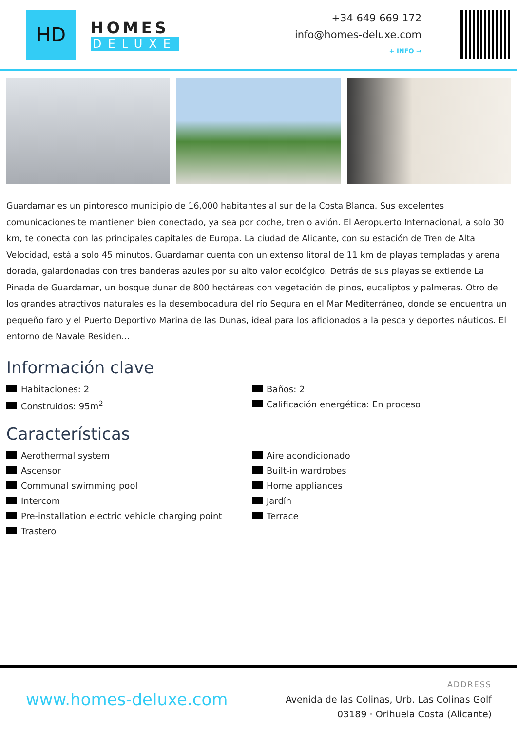HD
HOMES
DELUXE
+34 649 669 172
info@homes-deluxe.com
+ INFO →
Guardamar es un pintoresco municipio de 16,000 habitantes al sur de la Costa Blanca. Sus excelentes comunicaciones te mantienen bien conectado, ya sea por coche, tren o avión. El Aeropuerto Internacional, a solo 30 km, te conecta con las principales capitales de Europa. La ciudad de Alicante, con su estación de Tren de Alta Velocidad, está a solo 45 minutos. Guardamar cuenta con un extenso litoral de 11 km de playas templadas y arena dorada, galardonadas con tres banderas azules por su alto valor ecológico. Detrás de sus playas se extiende La Pinada de Guardamar, un bosque dunar de 800 hectáreas con vegetación de pinos, eucaliptos y palmeras. Otro de los grandes atractivos naturales es la desembocadura del río Segura en el Mar Mediterráneo, donde se encuentra un pequeño faro y el Puerto Deportivo Marina de las Dunas, ideal para los aficionados a la pesca y deportes náuticos. El entorno de Navale Residen...
Información clave
Habitaciones: 2
Baños: 2
Construidos: 95m<sup>2</sup>
Calificación energética: En proceso
Características
Aerothermal system
Aire acondicionado
Ascensor
Built-in wardrobes
Communal swimming pool
Home appliances
Intercom
Jardín
Pre-installation electric vehicle charging point
Terrace
Trastero
www.homes-deluxe.com
ADDRESS
Avenida de las Colinas, Urb. Las Colinas Golf
03189 · Orihuela Costa (Alicante)